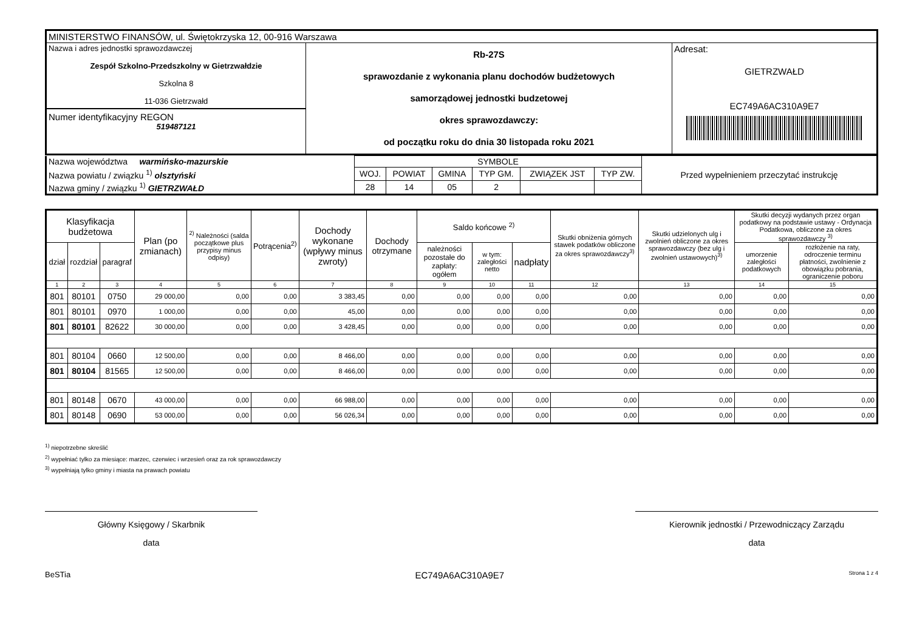| MINISTERSTWO FINANSÓW, ul. Świętokrzyska 12, 00-916 Warszawa | | |
| Nazwa i adres jednostki sprawozdawczej Zespół Szkolno-Przedszkolny w Gietrzwałdzie Szkolna 8 11-036 Gietrzwałd Numer identyfikacyjny REGON 519487121 | Rb-27S sprawozdanie z wykonania planu dochodów budżetowych samorządowej jednostki budzetowej okres sprawozdawczy: od początku roku do dnia 30 listopada roku 2021 | Adresat: GIETRZWAŁD EC749A6AC310A9E7 |
| Nazwa województwa warmińsko-mazurskie | SYMBOLE | | | | | | Przed wypełnieniem przeczytać instrukcję |
| Nazwa powiatu / związku <sup>1)</sup> olsztyński | WOJ. | POWIAT | GMINA | TYP GM. | ZWIĄZEK JST | TYP ZW. | |
| Nazwa gminy / związku <sup>1)</sup> GIETRZWAŁD | 28 | 14 | 05 | 2 | | | |
| Klasyfikacja budżetowa | | | Plan (po zmianach) | <sup>2)</sup> Należności (salda początkowe plus przypisy minus odpisy) | Potrącenia<sup>2)</sup> | Dochody wykonane (wpływy minus zwroty) | Dochody otrzymane | Saldo końcowe <sup>2)</sup> | | | Skutki obniżenia górnych stawek podatków obliczone za okres sprawozdawczy<sup>3)</sup> | Skutki udzielonych ulg i zwolnień obliczone za okres sprawozdawczy (bez ulg i zwolnień ustawowych)<sup>3)</sup> | Skutki decyzji wydanych przez organ podatkowy na podstawie ustawy - Ordynacja Podatkowa, obliczone za okres sprawozdawczy <sup>3)</sup> | |
| --- | --- | --- | --- | --- | --- | --- | --- | --- | --- | --- | --- | --- | --- | --- |
| dział | rozdział | paragraf | | | | | | należności pozostałe do zapłaty: ogółem | w tym: zaległości netto | nadpłaty | | | umorzenie zaległości podatkowych | rozłożenie na raty, odroczenie terminu płatności, zwolnienie z obowiązku pobrania, ograniczenie poboru |
| 1 | 2 | 3 | 4 | 5 | 6 | 7 | 8 | 9 | 10 | 11 | 12 | 13 | 14 | 15 |
| 801 | 80101 | 0750 | 29 000,00 | 0,00 | 0,00 | 3 383,45 | 0,00 | 0,00 | 0,00 | 0,00 | 0,00 | 0,00 | 0,00 | 0,00 |
| 801 | 80101 | 0970 | 1 000,00 | 0,00 | 0,00 | 45,00 | 0,00 | 0,00 | 0,00 | 0,00 | 0,00 | 0,00 | 0,00 | 0,00 |
| 801 | 80101 | 82622 | 30 000,00 | 0,00 | 0,00 | 3 428,45 | 0,00 | 0,00 | 0,00 | 0,00 | 0,00 | 0,00 | 0,00 | 0,00 |
| 801 | 80104 | 0660 | 12 500,00 | 0,00 | 0,00 | 8 466,00 | 0,00 | 0,00 | 0,00 | 0,00 | 0,00 | 0,00 | 0,00 | 0,00 |
| 801 | 80104 | 81565 | 12 500,00 | 0,00 | 0,00 | 8 466,00 | 0,00 | 0,00 | 0,00 | 0,00 | 0,00 | 0,00 | 0,00 | 0,00 |
| 801 | 80148 | 0670 | 43 000,00 | 0,00 | 0,00 | 66 988,00 | 0,00 | 0,00 | 0,00 | 0,00 | 0,00 | 0,00 | 0,00 | 0,00 |
| 801 | 80148 | 0690 | 53 000,00 | 0,00 | 0,00 | 56 026,34 | 0,00 | 0,00 | 0,00 | 0,00 | 0,00 | 0,00 | 0,00 | 0,00 |
<sup>1)</sup> niepotrzebne skreślić
<sup>2)</sup> wypełniać tylko za miesiące: marzec, czerwiec i wrzesień oraz za rok sprawozdawczy
<sup>3)</sup> wypełniają tylko gminy i miasta na prawach powiatu
Główny Księgowy / Skarbnik
data
Kierownik jednostki / Przewodniczący Zarządu
data
BeSTia EC749A6AC310A9E7 Strona 1 z 4